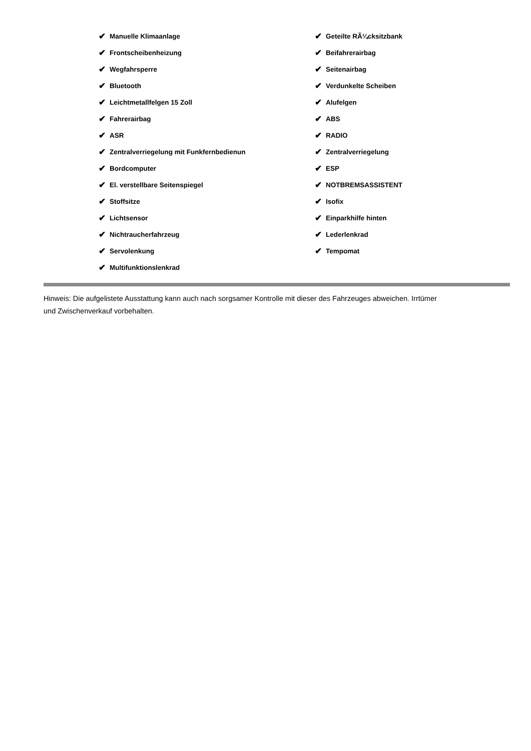✔ Manuelle Klimaanlage
✔ Frontscheibenheizung
✔ Wegfahrsperre
✔ Bluetooth
✔ Leichtmetallfelgen 15 Zoll
✔ Fahrerairbag
✔ ASR
✔ Zentralverriegelung mit Funkfernbedienun
✔ Bordcomputer
✔ El. verstellbare Seitenspiegel
✔ Stoffsitze
✔ Lichtsensor
✔ Nichtraucherfahrzeug
✔ Servolenkung
✔ Multifunktionslenkrad
✔ Geteilte RÃ¼cksitzbank
✔ Beifahrerairbag
✔ Seitenairbag
✔ Verdunkelte Scheiben
✔ Alufelgen
✔ ABS
✔ RADIO
✔ Zentralverriegelung
✔ ESP
✔ NOTBREMSASSISTENT
✔ Isofix
✔ Einparkhilfe hinten
✔ Lederlenkrad
✔ Tempomat
Hinweis: Die aufgelistete Ausstattung kann auch nach sorgsamer Kontrolle mit dieser des Fahrzeuges abweichen. Irrtümer und Zwischenverkauf vorbehalten.